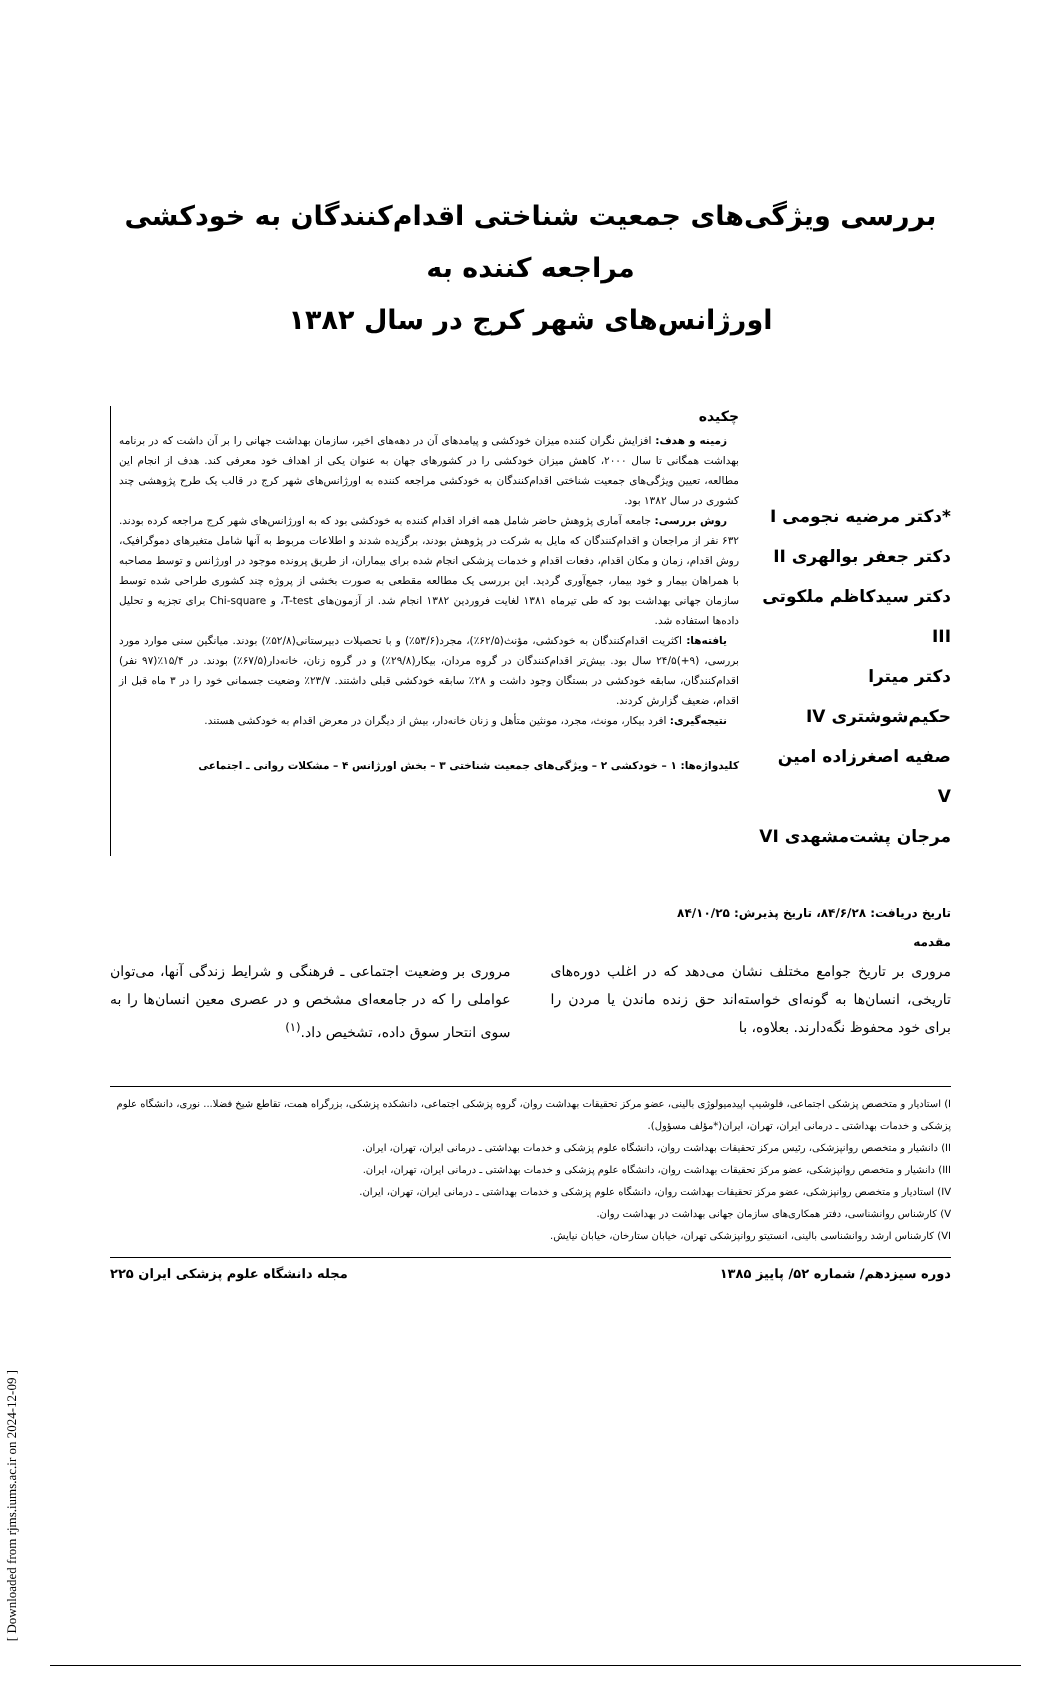بررسی ویژگی‌های جمعیت شناختی اقدام‌کنندگان به خودکشی مراجعه کننده به
اورژانس‌های شهر کرج در سال ۱۳۸۲
*دکتر مرضیه نجومی I
دکتر جعفر بوالهری II
دکتر سیدکاظم ملکوتی III
دکتر میترا حکیم‌شوشتری IV
صفیه اصغرزاده امین V
مرجان پشت‌مشهدی VI
چکیده
زمینه و هدف: افزایش نگران کننده میزان خودکشی و پیامدهای آن در دهه‌های اخیر، سازمان بهداشت جهانی را بر آن داشت که در برنامه بهداشت همگانی تا سال ۲۰۰۰، کاهش میزان خودکشی را در کشورهای جهان به عنوان یکی از اهداف خود معرفی کند. هدف از انجام این مطالعه، تعیین ویژگی‌های جمعیت شناختی اقدام‌کنندگان به خودکشی مراجعه کننده به اورژانس‌های شهر کرج در قالب یک طرح پژوهشی چند کشوری در سال ۱۳۸۲ بود.
روش بررسی: جامعه آماری پژوهش حاضر شامل همه افراد اقدام کننده به خودکشی بود که به اورژانس‌های شهر کرج مراجعه کرده بودند. ۶۳۲ نفر از مراجعان و اقدام‌کنندگان که مایل به شرکت در پژوهش بودند، برگزیده شدند و اطلاعات مربوط به آنها شامل متغیرهای دموگرافیک، روش اقدام، زمان و مکان اقدام، دفعات اقدام و خدمات پزشکی انجام شده برای بیماران، از طریق پرونده موجود در اورژانس و توسط مصاحبه با همراهان بیمار و خود بیمار، جمع‌آوری گردید. این بررسی یک مطالعه مقطعی به صورت بخشی از پروژه چند کشوری طراحی شده توسط سازمان جهانی بهداشت بود که طی تیرماه ۱۳۸۱ لغایت فروردین ۱۳۸۲ انجام شد. از آزمون‌های T-test، و Chi-square برای تجزیه و تحلیل داده‌ها استفاده شد.
یافته‌ها: اکثریت اقدام‌کنندگان به خودکشی، مؤنث(۶۲/۵٪)، مجرد(۵۳/۶٪) و با تحصیلات دبیرستانی(۵۲/۸٪) بودند. میانگین سنی موارد مورد بررسی، (۹+)۲۴/۵ سال بود. بیش‌تر اقدام‌کنندگان در گروه مردان، بیکار(۲۹/۸٪) و در گروه زنان، خانه‌دار(۶۷/۵٪) بودند. در ۱۵/۴٪(۹۷ نفر) اقدام‌کنندگان، سابقه خودکشی در بستگان وجود داشت و ۲۸٪ سابقه خودکشی قبلی داشتند. ۲۳/۷٪ وضعیت جسمانی خود را در ۳ ماه قبل از اقدام، ضعیف گزارش کردند.
نتیجه‌گیری: افرد بیکار، مونث، مجرد، مونثین متأهل و زنان خانه‌دار، بیش از دیگران در معرض اقدام به خودکشی هستند.
کلیدواژه‌ها: ۱ – خودکشی ۲ – ویژگی‌های جمعیت شناختی ۳ – بخش اورژانس ۴ – مشکلات روانی ـ اجتماعی
تاریخ دریافت: ۸۴/۶/۲۸، تاریخ پذیرش: ۸۴/۱۰/۲۵
مقدمه
مروری بر تاریخ جوامع مختلف نشان می‌دهد که در اغلب دوره‌های تاریخی، انسان‌ها به گونه‌ای خواسته‌اند حق زنده ماندن یا مردن را برای خود محفوظ نگه‌دارند. بعلاوه، با
مروری بر وضعیت اجتماعی ـ فرهنگی و شرایط زندگی آنها، می‌توان عواملی را که در جامعه‌ای مشخص و در عصری معین انسان‌ها را به سوی انتحار سوق داده، تشخیص داد.<sup>(۱)</sup>
I) استادیار و متخصص پزشکی اجتماعی، فلوشیپ اپیدمیولوژی بالینی، عضو مرکز تحقیقات بهداشت روان، گروه پزشکی اجتماعی، دانشکده پزشکی، بزرگراه همت، تقاطع شیخ فضلا... نوری، دانشگاه علوم پزشکی و خدمات بهداشتی ـ درمانی ایران، تهران، ایران(*مؤلف مسؤول).
II) دانشیار و متخصص روانپزشکی، رئیس مرکز تحقیقات بهداشت روان، دانشگاه علوم پزشکی و خدمات بهداشتی ـ درمانی ایران، تهران، ایران.
III) دانشیار و متخصص روانپزشکی، عضو مرکز تحقیقات بهداشت روان، دانشگاه علوم پزشکی و خدمات بهداشتی ـ درمانی ایران، تهران، ایران.
IV) استادیار و متخصص روانپزشکی، عضو مرکز تحقیقات بهداشت روان، دانشگاه علوم پزشکی و خدمات بهداشتی ـ درمانی ایران، تهران، ایران.
V) کارشناس روانشناسی، دفتر همکاری‌های سازمان جهانی بهداشت در بهداشت روان.
VI) کارشناس ارشد روانشناسی بالینی، انستیتو روانپزشکی تهران، خیابان ستارخان، خیابان نیایش.
دوره سیزدهم/ شماره ۵۲/ پاییز ۱۳۸۵ مجله دانشگاه علوم پزشکی ایران ۲۲۵
[ Downloaded from rjms.iums.ac.ir on 2024-12-09 ]